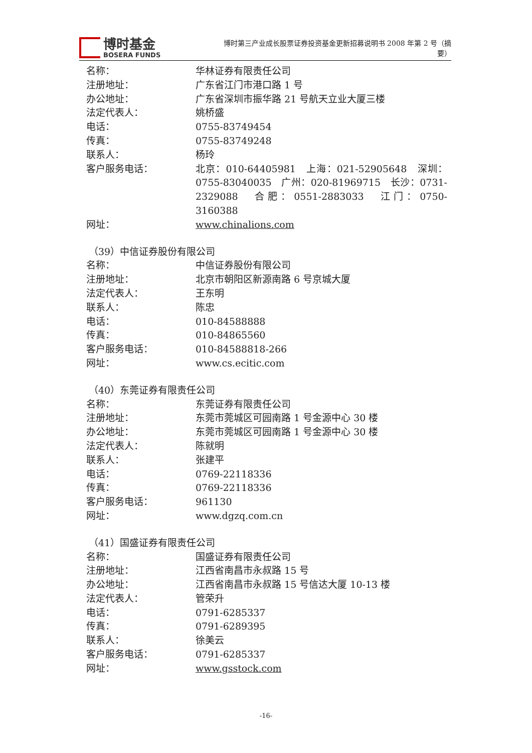博时基金
BOSERA FUNDS
博时第三产业成长股票证券投资基金更新招募说明书 2008 年第 2 号（摘要）
名称： 华林证券有限责任公司
注册地址： 广东省江门市港口路 1 号
办公地址： 广东省深圳市振华路 21 号航天立业大厦三楼
法定代表人： 姚桥盛
电话： 0755-83749454
传真： 0755-83749248
联系人： 杨玲
客户服务电话： 北京：010-64405981　上海：021-52905648　深圳：0755-83040035　广州：020-81969715　长沙：0731-2329088　合肥：0551-2883033　江门：0750-3160388
网址： www.chinalions.com
（39）中信证券股份有限公司
名称： 中信证券股份有限公司
注册地址： 北京市朝阳区新源南路 6 号京城大厦
法定代表人： 王东明
联系人： 陈忠
电话： 010-84588888
传真： 010-84865560
客户服务电话： 010-84588818-266
网址： www.cs.ecitic.com
（40）东莞证券有限责任公司
名称： 东莞证券有限责任公司
注册地址： 东莞市莞城区可园南路 1 号金源中心 30 楼
办公地址： 东莞市莞城区可园南路 1 号金源中心 30 楼
法定代表人： 陈就明
联系人： 张建平
电话： 0769-22118336
传真： 0769-22118336
客户服务电话： 961130
网址： www.dgzq.com.cn
（41）国盛证券有限责任公司
名称： 国盛证券有限责任公司
注册地址： 江西省南昌市永叔路 15 号
办公地址： 江西省南昌市永叔路 15 号信达大厦 10-13 楼
法定代表人： 管荣升
电话： 0791-6285337
传真： 0791-6289395
联系人： 徐美云
客户服务电话： 0791-6285337
网址： www.gsstock.com
-16-